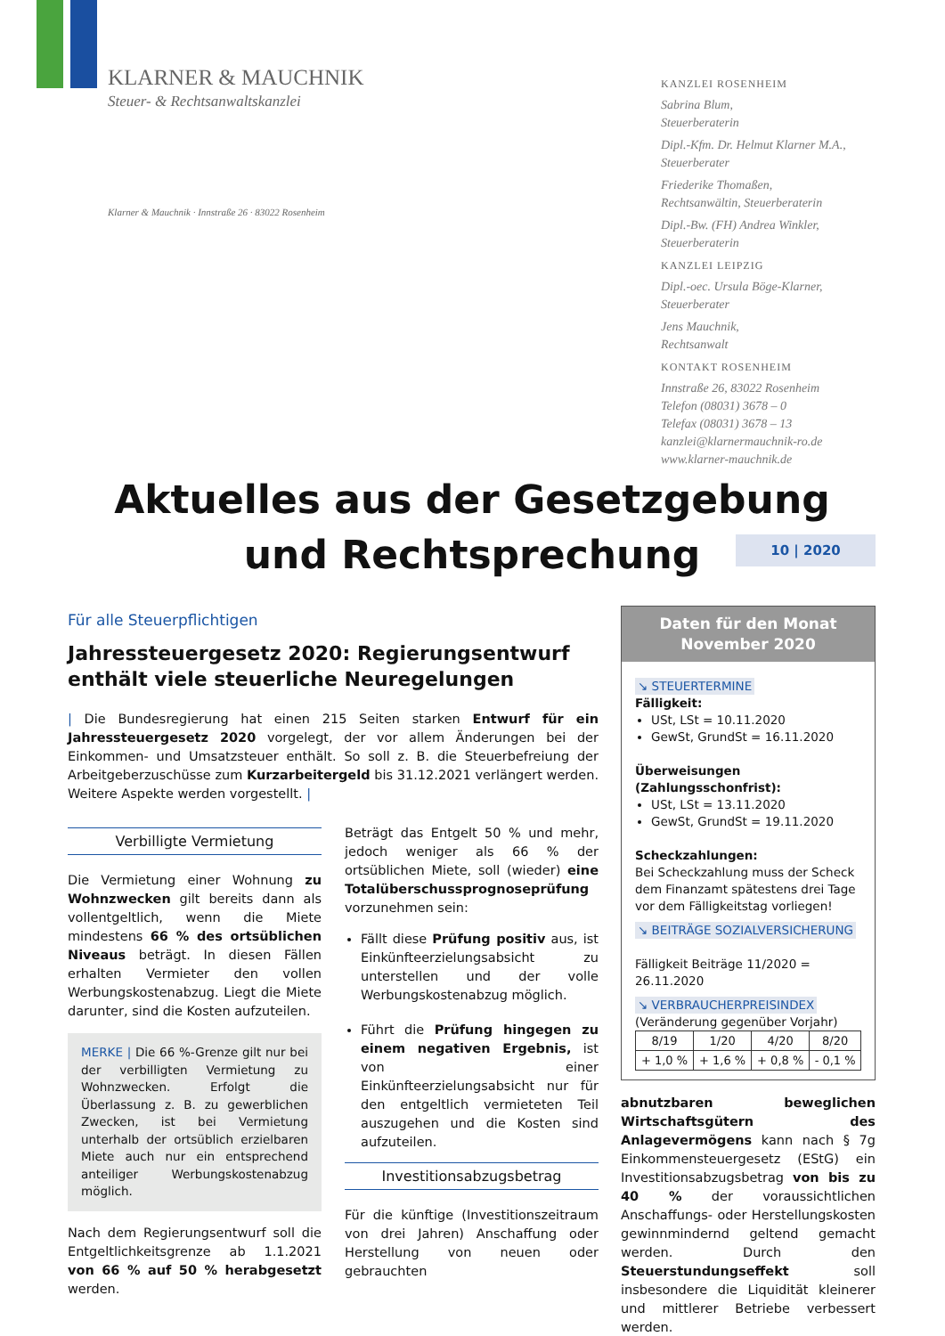KLARNER & MAUCHNIK
Steuer- & Rechtsanwaltskanzlei
Klarner & Mauchnik · Innstraße 26 · 83022 Rosenheim
KANZLEI ROSENHEIM
Sabrina Blum,
Steuerberaterin
Dipl.-Kfm. Dr. Helmut Klarner M.A.,
Steuerberater
Friederike Thomaßen,
Rechtsanwältin, Steuerberaterin
Dipl.-Bw. (FH) Andrea Winkler,
Steuerberaterin
KANZLEI LEIPZIG
Dipl.-oec. Ursula Böge-Klarner,
Steuerberater
Jens Mauchnik,
Rechtsanwalt
KONTAKT ROSENHEIM
Innstraße 26, 83022 Rosenheim
Telefon (08031) 3678 – 0
Telefax (08031) 3678 – 13
kanzlei@klarnermauchnik-ro.de
www.klarner-mauchnik.de
Aktuelles aus der Gesetzgebung
und Rechtsprechung
10 | 2020
Für alle Steuerpflichtigen
Jahressteuergesetz 2020: Regierungsentwurf enthält viele steuerliche Neuregelungen
| Die Bundesregierung hat einen 215 Seiten starken Entwurf für ein Jahressteuergesetz 2020 vorgelegt, der vor allem Änderungen bei der Einkommen- und Umsatzsteuer enthält. So soll z. B. die Steuerbefreiung der Arbeitgeberzuschüsse zum Kurzarbeitergeld bis 31.12.2021 verlängert werden. Weitere Aspekte werden vorgestellt. |
Verbilligte Vermietung
Die Vermietung einer Wohnung zu Wohnzwecken gilt bereits dann als vollentgeltlich, wenn die Miete mindestens 66 % des ortsüblichen Niveaus beträgt. In diesen Fällen erhalten Vermieter den vollen Werbungskostenabzug. Liegt die Miete darunter, sind die Kosten aufzuteilen.
MERKE | Die 66 %-Grenze gilt nur bei der verbilligten Vermietung zu Wohnzwecken. Erfolgt die Überlassung z. B. zu gewerblichen Zwecken, ist bei Vermietung unterhalb der ortsüblich erzielbaren Miete auch nur ein entsprechend anteiliger Werbungskostenabzug möglich.
Nach dem Regierungsentwurf soll die Entgeltlichkeitsgrenze ab 1.1.2021 von 66 % auf 50 % herabgesetzt werden.
Beträgt das Entgelt 50 % und mehr, jedoch weniger als 66 % der ortsüblichen Miete, soll (wieder) eine Totalüberschussprognoseprüfung vorzunehmen sein:
Fällt diese Prüfung positiv aus, ist Einkünfteerzielungsabsicht zu unterstellen und der volle Werbungskostenabzug möglich.
Führt die Prüfung hingegen zu einem negativen Ergebnis, ist von einer Einkünfteerzielungsabsicht nur für den entgeltlich vermieteten Teil auszugehen und die Kosten sind aufzuteilen.
Investitionsabzugsbetrag
Für die künftige (Investitionszeitraum von drei Jahren) Anschaffung oder Herstellung von neuen oder gebrauchten
Daten für den Monat
November 2020
↘ STEUERTERMINE
Fälligkeit:
USt, LSt = 10.11.2020
GewSt, GrundSt = 16.11.2020
Überweisungen (Zahlungsschonfrist):
USt, LSt = 13.11.2020
GewSt, GrundSt = 19.11.2020
Scheckzahlungen:
Bei Scheckzahlung muss der Scheck dem Finanzamt spätestens drei Tage vor dem Fälligkeitstag vorliegen!
↘ BEITRÄGE SOZIALVERSICHERUNG
Fälligkeit Beiträge 11/2020 = 26.11.2020
↘ VERBRAUCHERPREISINDEX
(Veränderung gegenüber Vorjahr)
| 8/19 | 1/20 | 4/20 | 8/20 |
| + 1,0 % | + 1,6 % | + 0,8 % | - 0,1 % |
abnutzbaren beweglichen Wirtschaftsgütern des Anlagevermögens kann nach § 7g Einkommensteuergesetz (EStG) ein Investitionsabzugsbetrag von bis zu 40 % der voraussichtlichen Anschaffungs- oder Herstellungskosten gewinnmindernd geltend gemacht werden. Durch den Steuerstundungseffekt soll insbesondere die Liquidität kleinerer und mittlerer Betriebe verbessert werden.